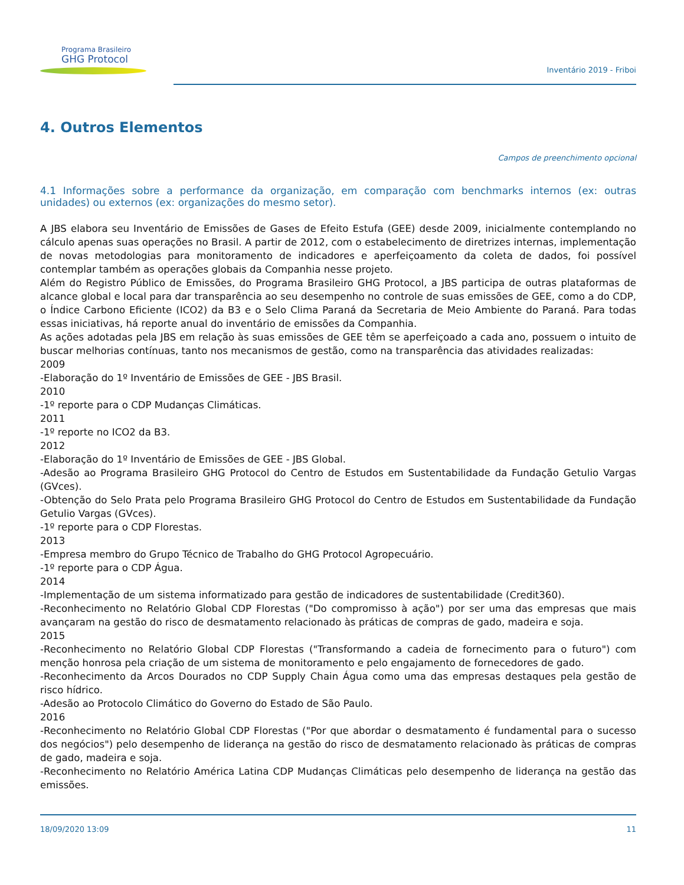Programa Brasileiro
GHG Protocol
Inventário 2019 - Friboi
4. Outros Elementos
Campos de preenchimento opcional
4.1 Informações sobre a performance da organização, em comparação com benchmarks internos (ex: outras unidades) ou externos (ex: organizações do mesmo setor).
A JBS elabora seu Inventário de Emissões de Gases de Efeito Estufa (GEE) desde 2009, inicialmente contemplando no cálculo apenas suas operações no Brasil. A partir de 2012, com o estabelecimento de diretrizes internas, implementação de novas metodologias para monitoramento de indicadores e aperfeiçoamento da coleta de dados, foi possível contemplar também as operações globais da Companhia nesse projeto.
Além do Registro Público de Emissões, do Programa Brasileiro GHG Protocol, a JBS participa de outras plataformas de alcance global e local para dar transparência ao seu desempenho no controle de suas emissões de GEE, como a do CDP, o Índice Carbono Eficiente (ICO2) da B3 e o Selo Clima Paraná da Secretaria de Meio Ambiente do Paraná. Para todas essas iniciativas, há reporte anual do inventário de emissões da Companhia.
As ações adotadas pela JBS em relação às suas emissões de GEE têm se aperfeiçoado a cada ano, possuem o intuito de buscar melhorias contínuas, tanto nos mecanismos de gestão, como na transparência das atividades realizadas:
2009
-Elaboração do 1º Inventário de Emissões de GEE - JBS Brasil.
2010
-1º reporte para o CDP Mudanças Climáticas.
2011
-1º reporte no ICO2 da B3.
2012
-Elaboração do 1º Inventário de Emissões de GEE - JBS Global.
-Adesão ao Programa Brasileiro GHG Protocol do Centro de Estudos em Sustentabilidade da Fundação Getulio Vargas (GVces).
-Obtenção do Selo Prata pelo Programa Brasileiro GHG Protocol do Centro de Estudos em Sustentabilidade da Fundação Getulio Vargas (GVces).
-1º reporte para o CDP Florestas.
2013
-Empresa membro do Grupo Técnico de Trabalho do GHG Protocol Agropecuário.
-1º reporte para o CDP Água.
2014
-Implementação de um sistema informatizado para gestão de indicadores de sustentabilidade (Credit360).
-Reconhecimento no Relatório Global CDP Florestas ("Do compromisso à ação") por ser uma das empresas que mais avançaram na gestão do risco de desmatamento relacionado às práticas de compras de gado, madeira e soja.
2015
-Reconhecimento no Relatório Global CDP Florestas ("Transformando a cadeia de fornecimento para o futuro") com menção honrosa pela criação de um sistema de monitoramento e pelo engajamento de fornecedores de gado.
-Reconhecimento da Arcos Dourados no CDP Supply Chain Água como uma das empresas destaques pela gestão de risco hídrico.
-Adesão ao Protocolo Climático do Governo do Estado de São Paulo.
2016
-Reconhecimento no Relatório Global CDP Florestas ("Por que abordar o desmatamento é fundamental para o sucesso dos negócios") pelo desempenho de liderança na gestão do risco de desmatamento relacionado às práticas de compras de gado, madeira e soja.
-Reconhecimento no Relatório América Latina CDP Mudanças Climáticas pelo desempenho de liderança na gestão das emissões.
18/09/2020 13:09 11